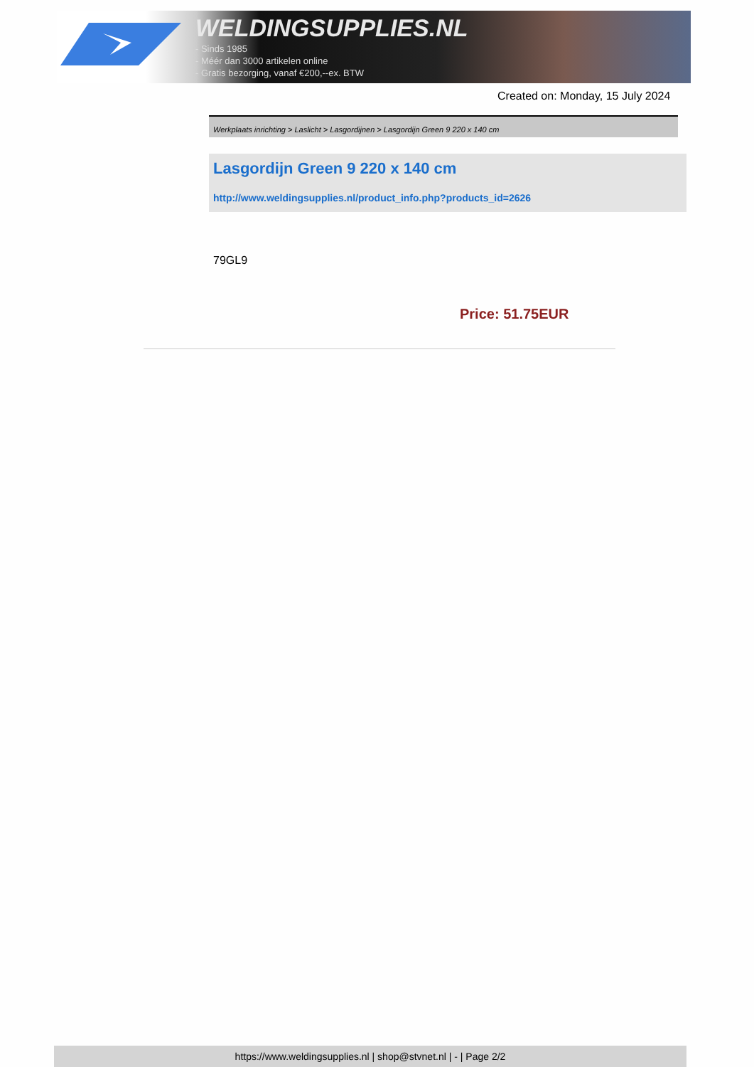WELDINGSUPPLIES.NL
- Sinds 1985
- Méér dan 3000 artikelen online
- Gratis bezorging, vanaf €200,--ex. BTW
Created on: Monday, 15 July 2024
Werkplaats inrichting > Laslicht > Lasgordijnen > Lasgordijn Green 9 220 x 140 cm
Lasgordijn Green 9 220 x 140 cm
http://www.weldingsupplies.nl/product_info.php?products_id=2626
79GL9
Price: 51.75EUR
https://www.weldingsupplies.nl | shop@stvnet.nl | - | Page 2/2